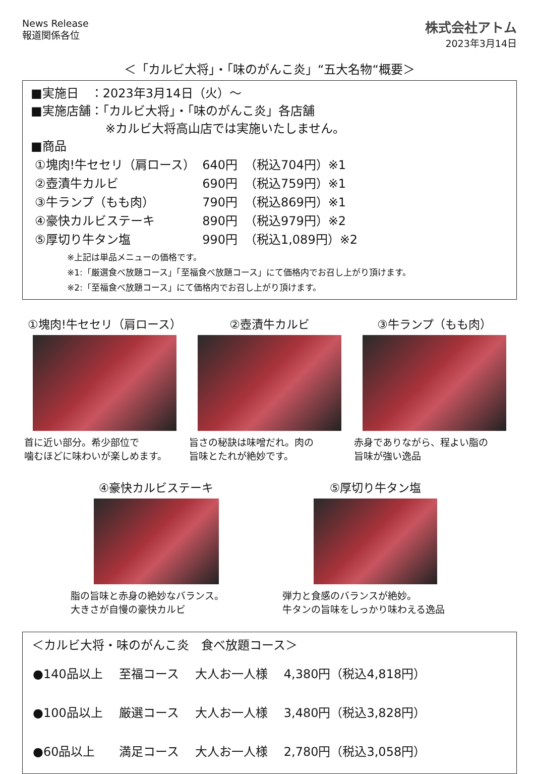News Release
報道関係各位
株式会社アトム
2023年3月14日
＜「カルビ大将」・「味のがんこ炎」“五大名物“概要＞
■実施日　：2023年3月14日（火）～
■実施店舗：「カルビ大将」・「味のがんこ炎」各店舗
※カルビ大将高山店では実施いたしません。
■商品
| ①塊肉!牛セセリ（肩ロース） | 640円 | （税込704円）※1 |
| ②壺漬牛カルビ | 690円 | （税込759円）※1 |
| ③牛ランプ（もも肉） | 790円 | （税込869円）※1 |
| ④豪快カルビステーキ | 890円 | （税込979円）※2 |
| ⑤厚切り牛タン塩 | 990円 | （税込1,089円）※2 |
※上記は単品メニューの価格です。
※1:「厳選食べ放題コース」「至福食べ放題コース」にて価格内でお召し上がり頂けます。
※2:「至福食べ放題コース」にて価格内でお召し上がり頂けます。
①塊肉!牛セセリ（肩ロース）
首に近い部分。希少部位で
噛むほどに味わいが楽しめます。
②壺漬牛カルビ
旨さの秘訣は味噌だれ。肉の
旨味とたれが絶妙です。
③牛ランプ（もも肉）
赤身でありながら、程よい脂の
旨味が強い逸品
④豪快カルビステーキ
脂の旨味と赤身の絶妙なバランス。
大きさが自慢の豪快カルビ
⑤厚切り牛タン塩
弾力と食感のバランスが絶妙。
牛タンの旨味をしっかり味わえる逸品
＜カルビ大将・味のがんこ炎　食べ放題コース＞
| ●140品以上 | 至福コース | 大人お一人様 | 4,380円（税込4,818円） |
| ●100品以上 | 厳選コース | 大人お一人様 | 3,480円（税込3,828円） |
| ●60品以上 | 満足コース | 大人お一人様 | 2,780円（税込3,058円） |